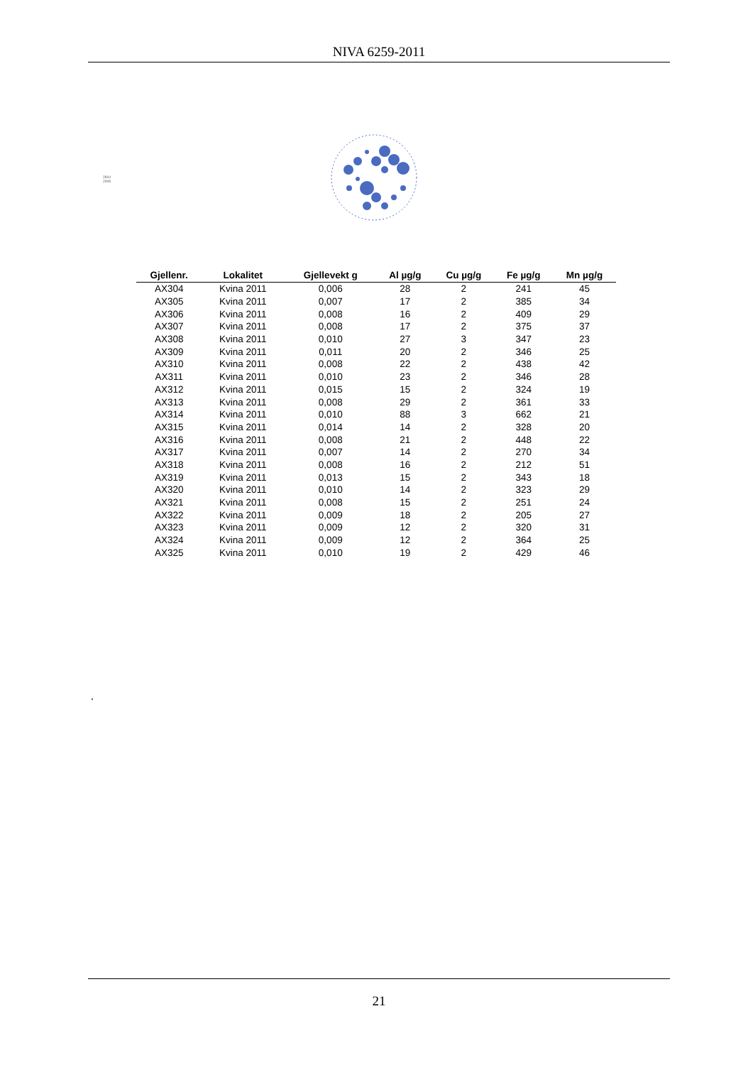NIVA 6259-2011
2810
2005
| Gjellenr. | Lokalitet | Gjellevekt g | Al µg/g | Cu µg/g | Fe µg/g | Mn µg/g |
| --- | --- | --- | --- | --- | --- | --- |
| AX304 | Kvina 2011 | 0,006 | 28 | 2 | 241 | 45 |
| AX305 | Kvina 2011 | 0,007 | 17 | 2 | 385 | 34 |
| AX306 | Kvina 2011 | 0,008 | 16 | 2 | 409 | 29 |
| AX307 | Kvina 2011 | 0,008 | 17 | 2 | 375 | 37 |
| AX308 | Kvina 2011 | 0,010 | 27 | 3 | 347 | 23 |
| AX309 | Kvina 2011 | 0,011 | 20 | 2 | 346 | 25 |
| AX310 | Kvina 2011 | 0,008 | 22 | 2 | 438 | 42 |
| AX311 | Kvina 2011 | 0,010 | 23 | 2 | 346 | 28 |
| AX312 | Kvina 2011 | 0,015 | 15 | 2 | 324 | 19 |
| AX313 | Kvina 2011 | 0,008 | 29 | 2 | 361 | 33 |
| AX314 | Kvina 2011 | 0,010 | 88 | 3 | 662 | 21 |
| AX315 | Kvina 2011 | 0,014 | 14 | 2 | 328 | 20 |
| AX316 | Kvina 2011 | 0,008 | 21 | 2 | 448 | 22 |
| AX317 | Kvina 2011 | 0,007 | 14 | 2 | 270 | 34 |
| AX318 | Kvina 2011 | 0,008 | 16 | 2 | 212 | 51 |
| AX319 | Kvina 2011 | 0,013 | 15 | 2 | 343 | 18 |
| AX320 | Kvina 2011 | 0,010 | 14 | 2 | 323 | 29 |
| AX321 | Kvina 2011 | 0,008 | 15 | 2 | 251 | 24 |
| AX322 | Kvina 2011 | 0,009 | 18 | 2 | 205 | 27 |
| AX323 | Kvina 2011 | 0,009 | 12 | 2 | 320 | 31 |
| AX324 | Kvina 2011 | 0,009 | 12 | 2 | 364 | 25 |
| AX325 | Kvina 2011 | 0,010 | 19 | 2 | 429 | 46 |
‘
21